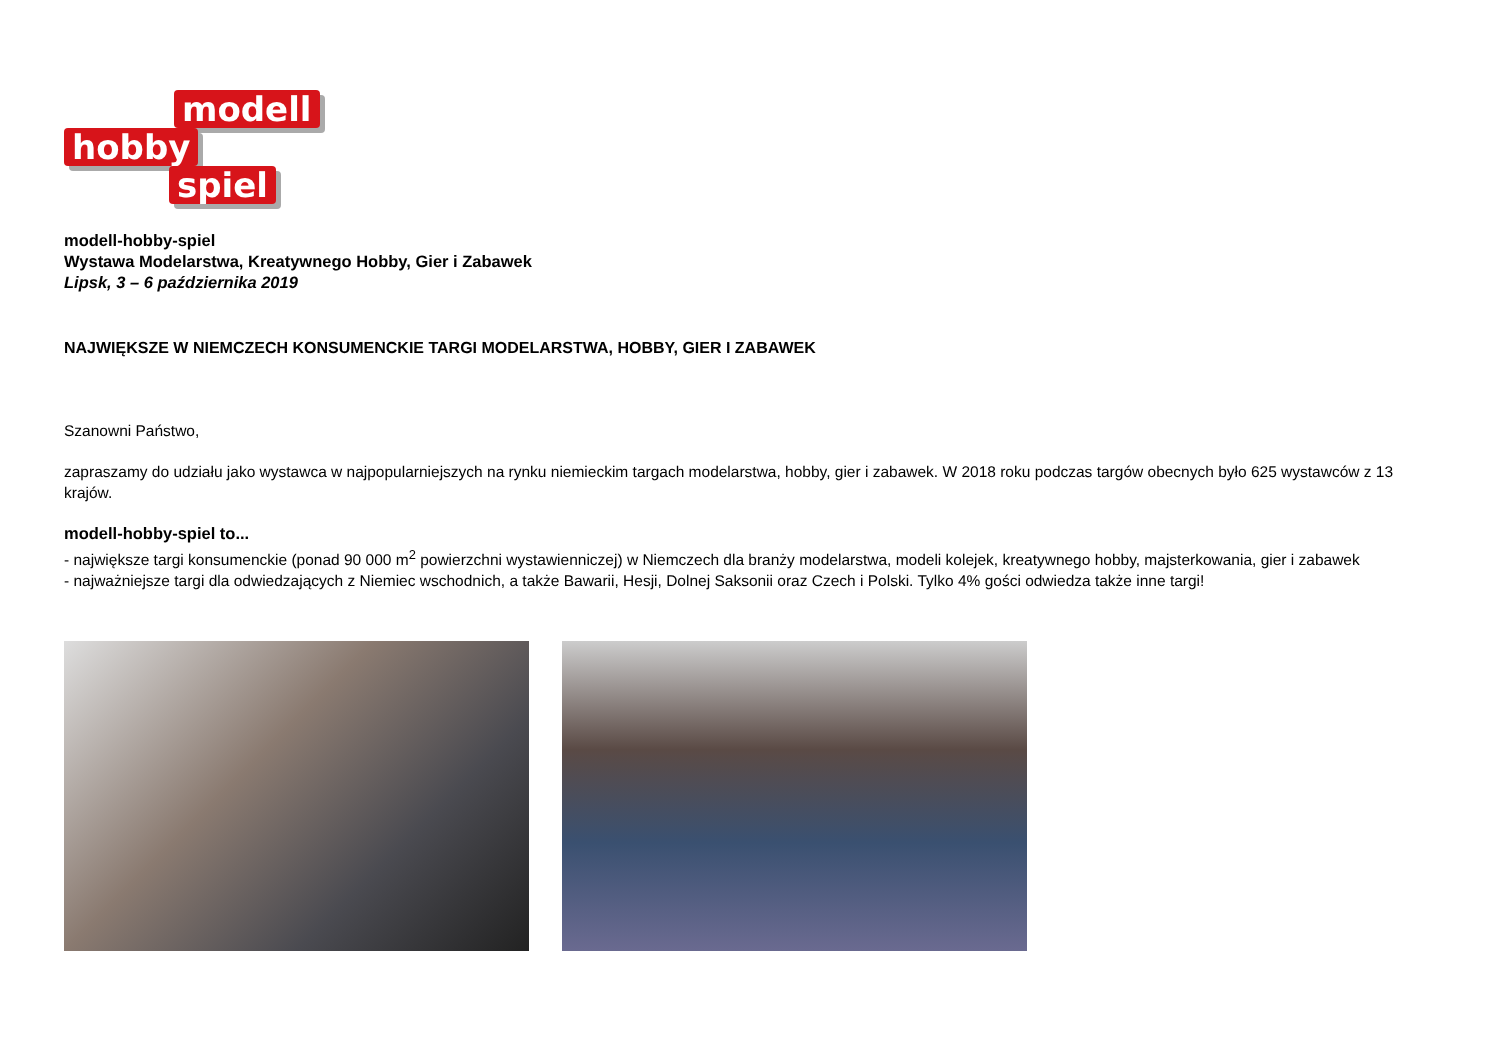modell
hobby
spiel
modell-hobby-spiel
Wystawa Modelarstwa, Kreatywnego Hobby, Gier i Zabawek
Lipsk, 3 – 6 października 2019
NAJWIĘKSZE W NIEMCZECH KONSUMENCKIE TARGI MODELARSTWA, HOBBY, GIER I ZABAWEK
Szanowni Państwo,
zapraszamy do udziału jako wystawca w najpopularniejszych na rynku niemieckim targach modelarstwa, hobby, gier i zabawek. W 2018 roku podczas targów obecnych było 625 wystawców z 13 krajów.
modell-hobby-spiel to...
- największe targi konsumenckie (ponad 90 000 m<sup>2</sup> powierzchni wystawienniczej) w Niemczech dla branży modelarstwa, modeli kolejek, kreatywnego hobby, majsterkowania, gier i zabawek
- najważniejsze targi dla odwiedzających z Niemiec wschodnich, a także Bawarii, Hesji, Dolnej Saksonii oraz Czech i Polski. Tylko 4% gości odwiedza także inne targi!